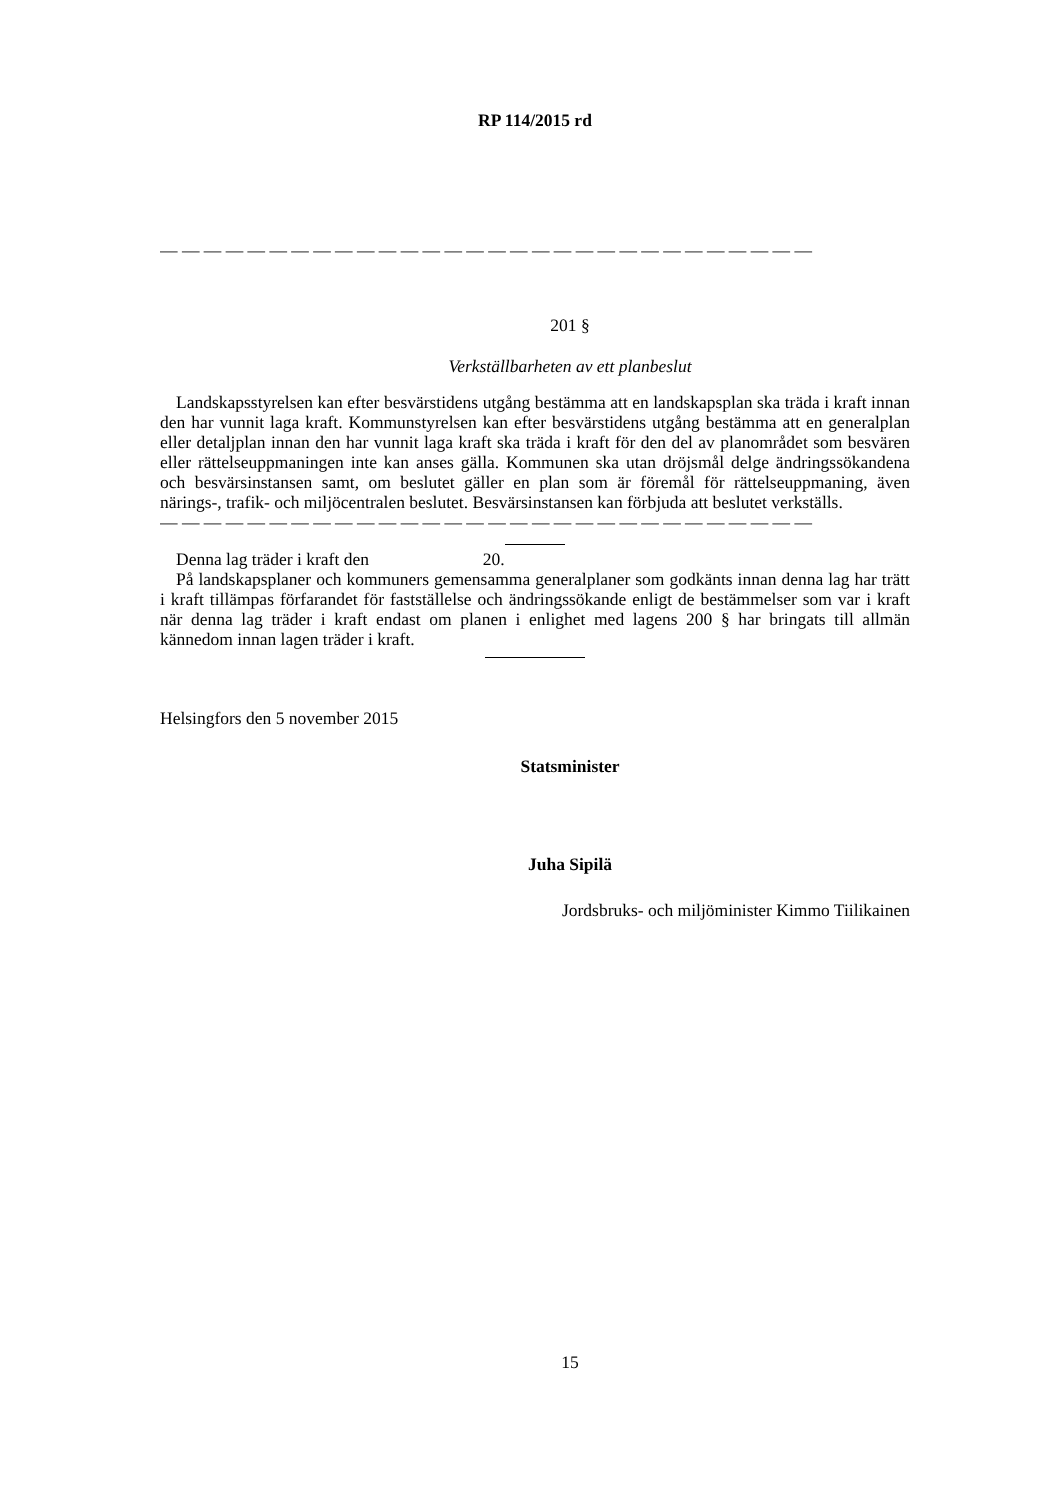RP 114/2015 rd
— — — — — — — — — — — — — — — — — — — — — — — — — — — — — —
201 §
Verkställbarheten av ett planbeslut
Landskapsstyrelsen kan efter besvärstidens utgång bestämma att en landskapsplan ska träda i kraft innan den har vunnit laga kraft. Kommunstyrelsen kan efter besvärstidens utgång bestämma att en generalplan eller detaljplan innan den har vunnit laga kraft ska träda i kraft för den del av planområdet som besvären eller rättelseuppmaningen inte kan anses gälla. Kommunen ska utan dröjsmål delge ändringssökandena och besvärsinstansen samt, om beslutet gäller en plan som är föremål för rättelseuppmaning, även närings-, trafik- och miljöcentralen beslutet. Besvärsinstansen kan förbjuda att beslutet verkställs.
— — — — — — — — — — — — — — — — — — — — — — — — — — — — — —
Denna lag träder i kraft den 20.
På landskapsplaner och kommuners gemensamma generalplaner som godkänts innan denna lag har trätt i kraft tillämpas förfarandet för fastställelse och ändringssökande enligt de bestämmelser som var i kraft när denna lag träder i kraft endast om planen i enlighet med lagens 200 § har bringats till allmän kännedom innan lagen träder i kraft.
Helsingfors den 5 november 2015
Statsminister
Juha Sipilä
Jordsbruks- och miljöminister Kimmo Tiilikainen
15